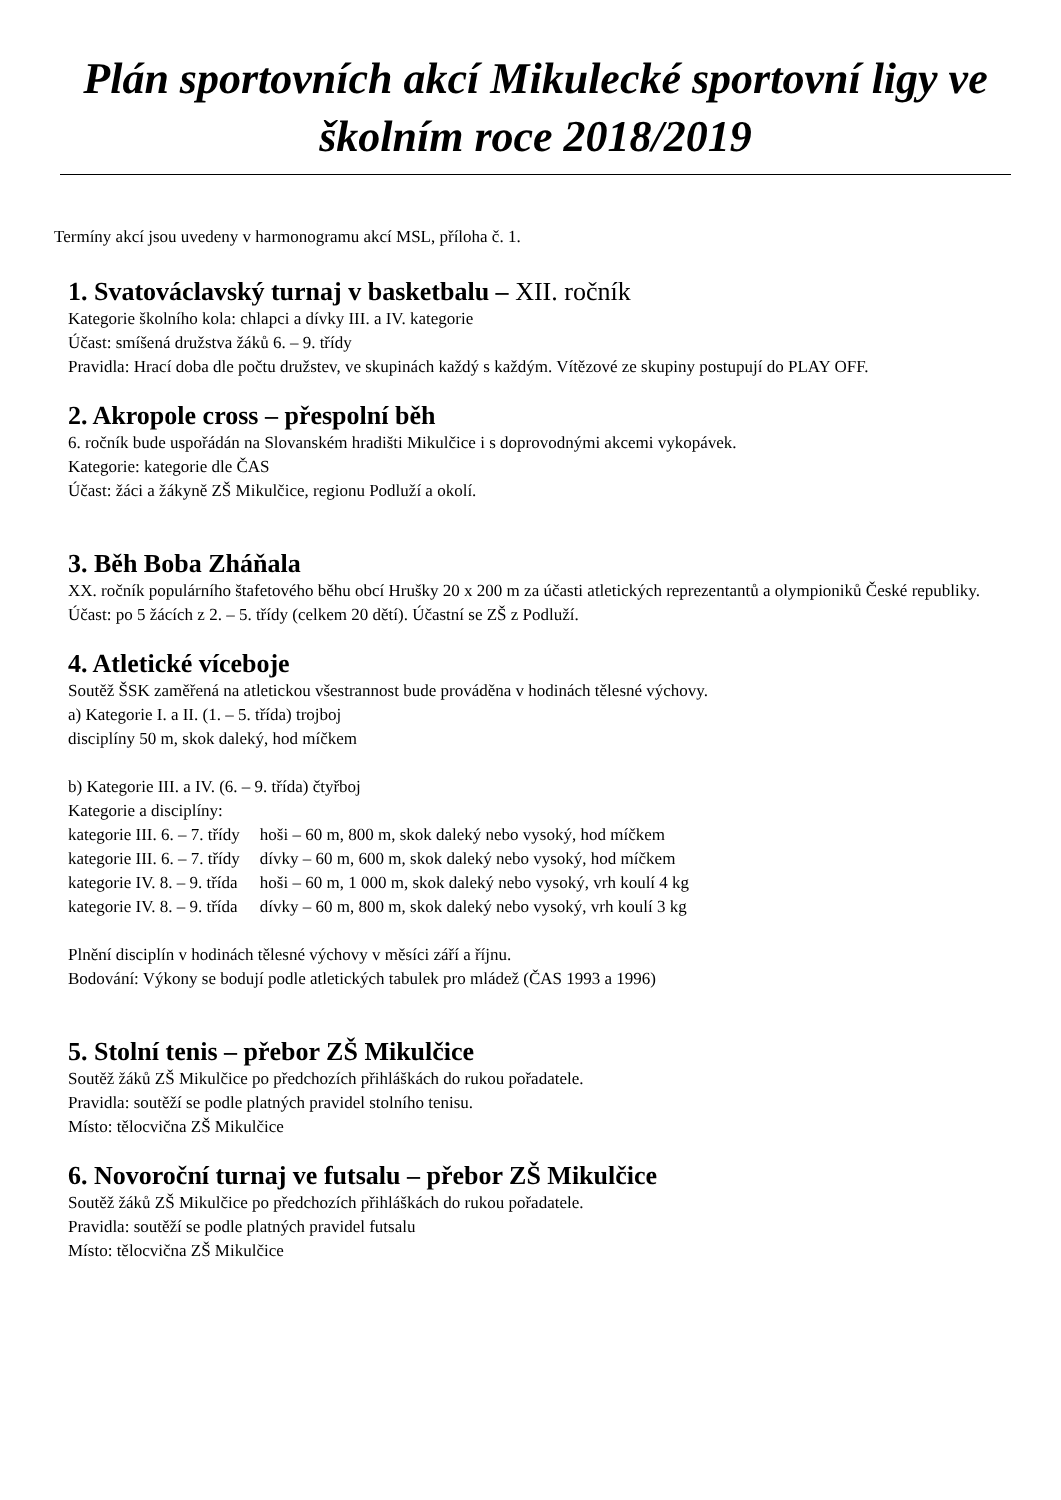Plán sportovních akcí Mikulecké sportovní ligy ve školním roce 2018/2019
Termíny akcí jsou uvedeny v harmonogramu akcí MSL, příloha č. 1.
1. Svatováclavský turnaj v basketbalu – XII. ročník
Kategorie školního kola: chlapci a dívky III. a IV. kategorie
Účast: smíšená družstva žáků 6. – 9. třídy
Pravidla: Hrací doba dle počtu družstev, ve skupinách každý s každým. Vítězové ze skupiny postupují do PLAY OFF.
2. Akropole cross – přespolní běh
6. ročník bude uspořádán na Slovanském hradišti Mikulčice i s doprovodnými akcemi vykopávek.
Kategorie: kategorie dle ČAS
Účast: žáci a žákyně ZŠ Mikulčice, regionu Podluží a okolí.
3. Běh Boba Zháňala
XX. ročník populárního štafetového běhu obcí Hrušky 20 x 200 m za účasti atletických reprezentantů a olympioniků České republiky.
Účast: po 5 žácích z 2. – 5. třídy (celkem 20 dětí). Účastní se ZŠ z Podluží.
4. Atletické víceboje
Soutěž ŠSK zaměřená na atletickou všestrannost bude prováděna v hodinách tělesné výchovy.
a) Kategorie I. a II. (1. – 5. třída) trojboj
disciplíny 50 m, skok daleký, hod míčkem
b) Kategorie III. a IV. (6. – 9. třída) čtyřboj
Kategorie a disciplíny:
| kategorie III. 6. – 7. třídy | hoši – 60 m, 800 m, skok daleký nebo vysoký, hod míčkem |
| kategorie III. 6. – 7. třídy | dívky – 60 m, 600 m, skok daleký nebo vysoký, hod míčkem |
| kategorie IV. 8. – 9. třída | hoši – 60 m, 1 000 m, skok daleký nebo vysoký, vrh koulí 4 kg |
| kategorie IV. 8. – 9. třída | dívky – 60 m, 800 m, skok daleký nebo vysoký, vrh koulí 3 kg |
Plnění disciplín v hodinách tělesné výchovy v měsíci září a říjnu.
Bodování: Výkony se bodují podle atletických tabulek pro mládež (ČAS 1993 a 1996)
5. Stolní tenis – přebor ZŠ Mikulčice
Soutěž žáků ZŠ Mikulčice po předchozích přihláškách do rukou pořadatele.
Pravidla: soutěží se podle platných pravidel stolního tenisu.
Místo: tělocvična ZŠ Mikulčice
6. Novoroční turnaj ve futsalu – přebor ZŠ Mikulčice
Soutěž žáků ZŠ Mikulčice po předchozích přihláškách do rukou pořadatele.
Pravidla: soutěží se podle platných pravidel futsalu
Místo: tělocvična ZŠ Mikulčice